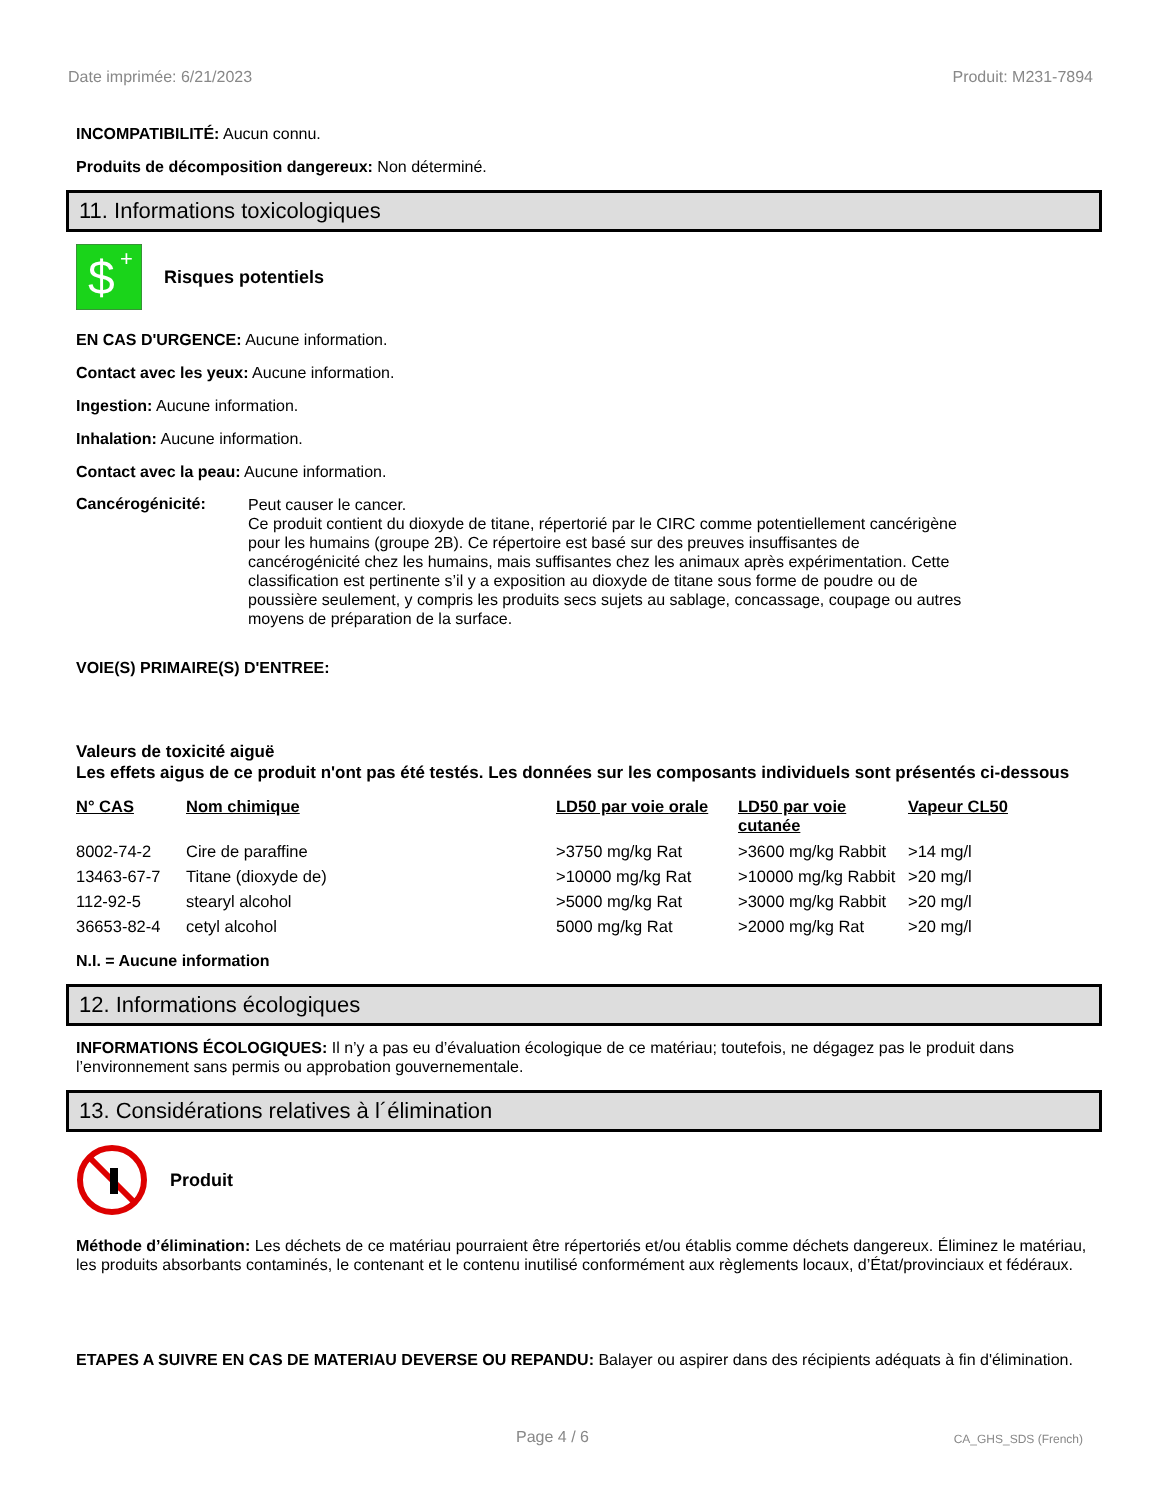Date imprimée: 6/21/2023 Produit: M231-7894
INCOMPATIBILITÉ: Aucun connu.
Produits de décomposition dangereux: Non déterminé.
11. Informations toxicologiques
$
+
Risques potentiels
EN CAS D'URGENCE: Aucune information.
Contact avec les yeux: Aucune information.
Ingestion: Aucune information.
Inhalation: Aucune information.
Contact avec la peau: Aucune information.
Cancérogénicité:
Peut causer le cancer.
Ce produit contient du dioxyde de titane, répertorié par le CIRC comme potentiellement cancérigène pour les humains (groupe 2B). Ce répertoire est basé sur des preuves insuffisantes de cancérogénicité chez les humains, mais suffisantes chez les animaux après expérimentation. Cette classification est pertinente s’il y a exposition au dioxyde de titane sous forme de poudre ou de poussière seulement, y compris les produits secs sujets au sablage, concassage, coupage ou autres moyens de préparation de la surface.
VOIE(S) PRIMAIRE(S) D'ENTREE:
Valeurs de toxicité aiguë
Les effets aigus de ce produit n'ont pas été testés. Les données sur les composants individuels sont présentés ci-dessous
| N° CAS | Nom chimique | LD50 par voie orale | LD50 par voie cutanée | Vapeur CL50 |
| --- | --- | --- | --- | --- |
| 8002-74-2 | Cire de paraffine | >3750 mg/kg Rat | >3600 mg/kg Rabbit | >14 mg/l |
| 13463-67-7 | Titane (dioxyde de) | >10000 mg/kg Rat | >10000 mg/kg Rabbit | >20 mg/l |
| 112-92-5 | stearyl alcohol | >5000 mg/kg Rat | >3000 mg/kg Rabbit | >20 mg/l |
| 36653-82-4 | cetyl alcohol | 5000 mg/kg Rat | >2000 mg/kg Rat | >20 mg/l |
N.I. = Aucune information
12. Informations écologiques
INFORMATIONS ÉCOLOGIQUES: Il n’y a pas eu d’évaluation écologique de ce matériau; toutefois, ne dégagez pas le produit dans l’environnement sans permis ou approbation gouvernementale.
13. Considérations relatives à l´élimination
Produit
Méthode d’élimination: Les déchets de ce matériau pourraient être répertoriés et/ou établis comme déchets dangereux. Éliminez le matériau, les produits absorbants contaminés, le contenant et le contenu inutilisé conformément aux règlements locaux, d’État/provinciaux et fédéraux.
ETAPES A SUIVRE EN CAS DE MATERIAU DEVERSE OU REPANDU: Balayer ou aspirer dans des récipients adéquats à fin d'élimination.
Page 4 / 6 CA_GHS_SDS (French)